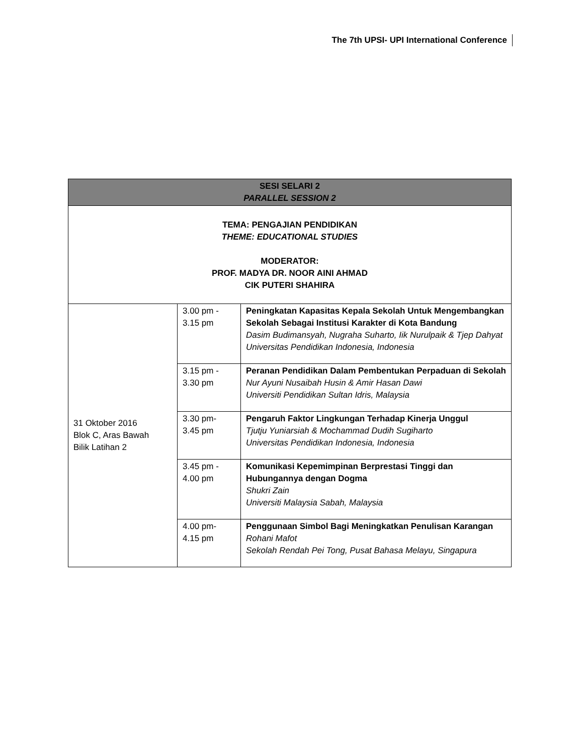The 7th UPSI- UPI International Conference
| SESI SELARI 2 PARALLEL SESSION 2 | | |
| --- | --- | --- |
| TEMA: PENGAJIAN PENDIDIKAN THEME: EDUCATIONAL STUDIES MODERATOR: PROF. MADYA DR. NOOR AINI AHMAD CIK PUTERI SHAHIRA | | |
| 31 Oktober 2016 Blok C, Aras Bawah Bilik Latihan 2 | 3.00 pm - 3.15 pm | Peningkatan Kapasitas Kepala Sekolah Untuk Mengembangkan Sekolah Sebagai Institusi Karakter di Kota Bandung Dasim Budimansyah, Nugraha Suharto, Iik Nurulpaik & Tjep Dahyat Universitas Pendidikan Indonesia, Indonesia |
| | 3.15 pm - 3.30 pm | Peranan Pendidikan Dalam Pembentukan Perpaduan di Sekolah Nur Ayuni Nusaibah Husin & Amir Hasan Dawi Universiti Pendidikan Sultan Idris, Malaysia |
| | 3.30 pm- 3.45 pm | Pengaruh Faktor Lingkungan Terhadap Kinerja Unggul Tjutju Yuniarsiah & Mochammad Dudih Sugiharto Universitas Pendidikan Indonesia, Indonesia |
| | 3.45 pm - 4.00 pm | Komunikasi Kepemimpinan Berprestasi Tinggi dan Hubungannya dengan Dogma Shukri Zain Universiti Malaysia Sabah, Malaysia |
| | 4.00 pm- 4.15 pm | Penggunaan Simbol Bagi Meningkatkan Penulisan Karangan Rohani Mafot Sekolah Rendah Pei Tong, Pusat Bahasa Melayu, Singapura |